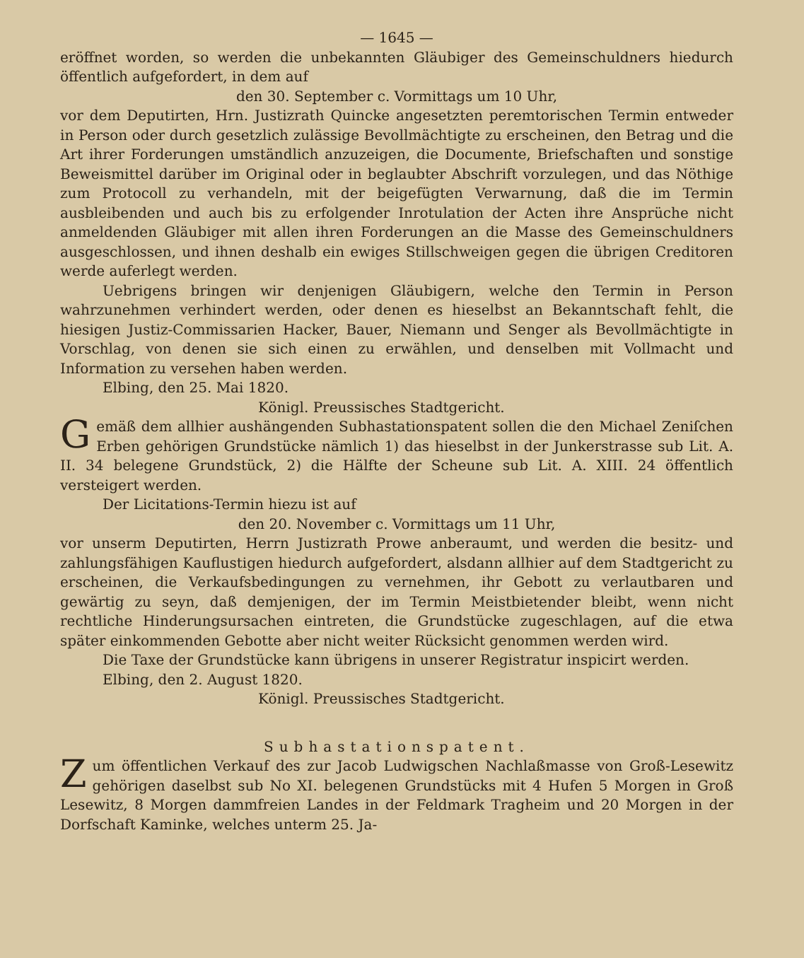— 1645 —
eröffnet worden, so werden die unbekannten Gläubiger des Gemeinschuldners hiedurch öffentlich aufgefordert, in dem auf
den 30. September c. Vormittags um 10 Uhr,
vor dem Deputirten, Hrn. Justizrath Quincke angesetzten peremtorischen Termin entweder in Person oder durch gesetzlich zulässige Bevollmächtigte zu erscheinen, den Betrag und die Art ihrer Forderungen umständlich anzuzeigen, die Documente, Briefschaften und sonstige Beweismittel darüber im Original oder in beglaubter Abschrift vorzulegen, und das Nöthige zum Protocoll zu verhandeln, mit der beigefügten Verwarnung, daß die im Termin ausbleibenden und auch bis zu erfolgender Inrotulation der Acten ihre Ansprüche nicht anmeldenden Gläubiger mit allen ihren Forderungen an die Masse des Gemeinschuldners ausgeschlossen, und ihnen deshalb ein ewiges Stillschweigen gegen die übrigen Creditoren werde auferlegt werden.
Uebrigens bringen wir denjenigen Gläubigern, welche den Termin in Person wahrzunehmen verhindert werden, oder denen es hieselbst an Bekanntschaft fehlt, die hiesigen Justiz-Commissarien Hacker, Bauer, Niemann und Senger als Bevollmächtigte in Vorschlag, von denen sie sich einen zu erwählen, und denselben mit Vollmacht und Information zu versehen haben werden.
Elbing, den 25. Mai 1820.
Königl. Preussisches Stadtgericht.
Gemäß dem allhier aushängenden Subhastationspatent sollen die den Michael Zeniſchen Erben gehörigen Grundstücke nämlich 1) das hieselbst in der Junkerstrasse sub Lit. A. II. 34 belegene Grundstück, 2) die Hälfte der Scheune sub Lit. A. XIII. 24 öffentlich versteigert werden.
Der Licitations-Termin hiezu ist auf
den 20. November c. Vormittags um 11 Uhr,
vor unserm Deputirten, Herrn Justizrath Prowe anberaumt, und werden die besitz- und zahlungsfähigen Kauflustigen hiedurch aufgefordert, alsdann allhier auf dem Stadtgericht zu erscheinen, die Verkaufsbedingungen zu vernehmen, ihr Gebott zu verlautbaren und gewärtig zu seyn, daß demjenigen, der im Termin Meistbietender bleibt, wenn nicht rechtliche Hinderungsursachen eintreten, die Grundstücke zugeschlagen, auf die etwa später einkommenden Gebotte aber nicht weiter Rücksicht genommen werden wird.
Die Taxe der Grundstücke kann übrigens in unserer Registratur inspicirt werden.
Elbing, den 2. August 1820.
Königl. Preussisches Stadtgericht.
Subhastationspatent.
Zum öffentlichen Verkauf des zur Jacob Ludwigschen Nachlaßmasse von Groß-Lesewitz gehörigen daselbst sub No XI. belegenen Grundstücks mit 4 Hufen 5 Morgen in Groß Lesewitz, 8 Morgen dammfreien Landes in der Feldmark Tragheim und 20 Morgen in der Dorfschaft Kaminke, welches unterm 25. Ja-